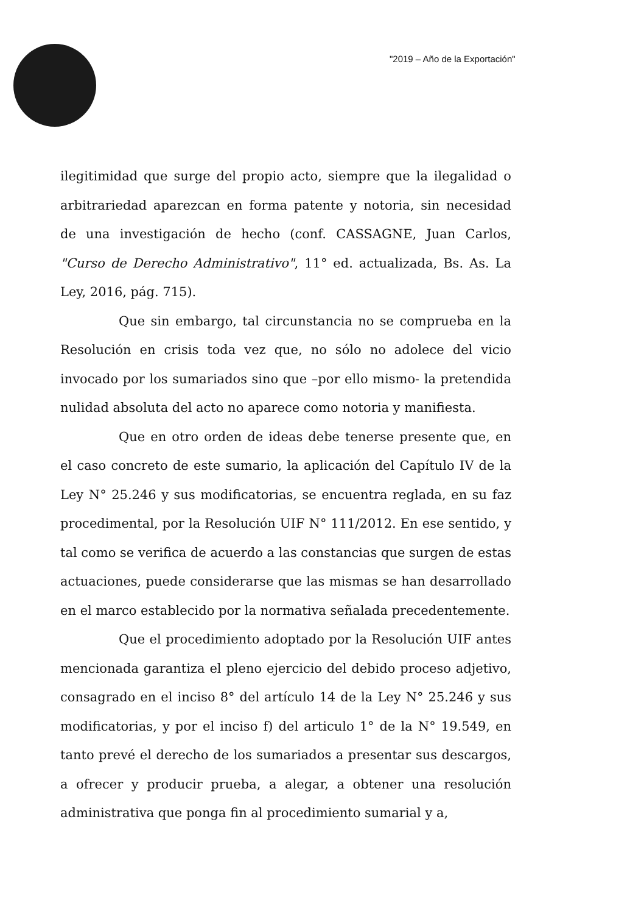"2019 – Año de la Exportación"
ilegitimidad que surge del propio acto, siempre que la ilegalidad o arbitrariedad aparezcan en forma patente y notoria, sin necesidad de una investigación de hecho (conf. CASSAGNE, Juan Carlos, "Curso de Derecho Administrativo", 11° ed. actualizada, Bs. As. La Ley, 2016, pág. 715).
Que sin embargo, tal circunstancia no se comprueba en la Resolución en crisis toda vez que, no sólo no adolece del vicio invocado por los sumariados sino que –por ello mismo- la pretendida nulidad absoluta del acto no aparece como notoria y manifiesta.
Que en otro orden de ideas debe tenerse presente que, en el caso concreto de este sumario, la aplicación del Capítulo IV de la Ley N° 25.246 y sus modificatorias, se encuentra reglada, en su faz procedimental, por la Resolución UIF N° 111/2012. En ese sentido, y tal como se verifica de acuerdo a las constancias que surgen de estas actuaciones, puede considerarse que las mismas se han desarrollado en el marco establecido por la normativa señalada precedentemente.
Que el procedimiento adoptado por la Resolución UIF antes mencionada garantiza el pleno ejercicio del debido proceso adjetivo, consagrado en el inciso 8° del artículo 14 de la Ley N° 25.246 y sus modificatorias, y por el inciso f) del articulo 1° de la N° 19.549, en tanto prevé el derecho de los sumariados a presentar sus descargos, a ofrecer y producir prueba, a alegar, a obtener una resolución administrativa que ponga fin al procedimiento sumarial y a,